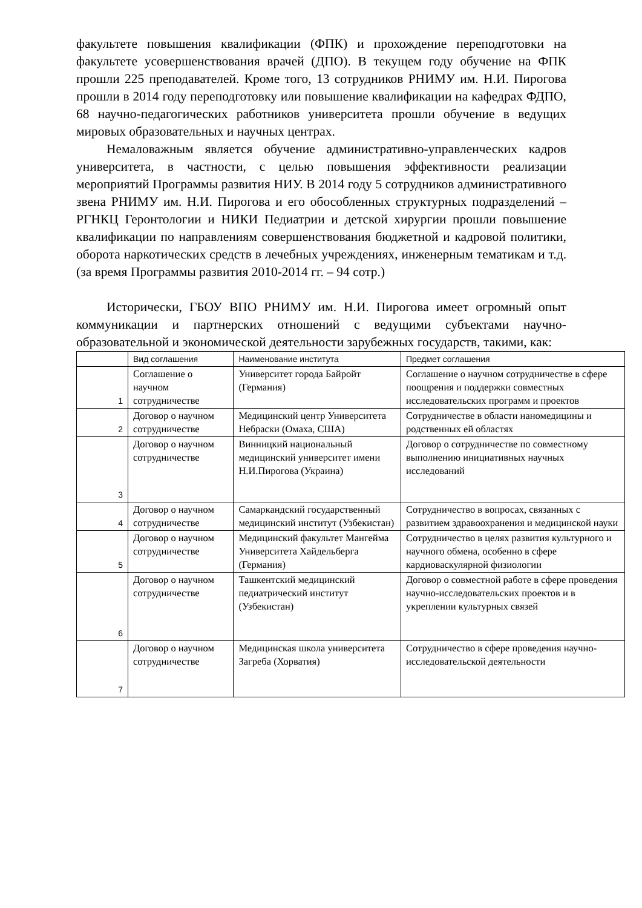факультете повышения квалификации (ФПК) и прохождение переподготовки на факультете усовершенствования врачей (ДПО). В текущем году обучение на ФПК прошли 225 преподавателей. Кроме того, 13 сотрудников РНИМУ им. Н.И. Пирогова прошли в 2014 году переподготовку или повышение квалификации на кафедрах ФДПО, 68 научно-педагогических работников университета прошли обучение в ведущих мировых образовательных и научных центрах.
Немаловажным является обучение административно-управленческих кадров университета, в частности, с целью повышения эффективности реализации мероприятий Программы развития НИУ. В 2014 году 5 сотрудников административного звена РНИМУ им. Н.И. Пирогова и его обособленных структурных подразделений – РГНКЦ Геронтологии и НИКИ Педиатрии и детской хирургии прошли повышение квалификации по направлениям совершенствования бюджетной и кадровой политики, оборота наркотических средств в лечебных учреждениях, инженерным тематикам и т.д. (за время Программы развития 2010-2014 гг. – 94 сотр.)
Исторически, ГБОУ ВПО РНИМУ им. Н.И. Пирогова имеет огромный опыт коммуникации и партнерских отношений с ведущими субъектами научно-образовательной и экономической деятельности зарубежных государств, такими, как:
| | Вид соглашения | Наименование института | Предмет соглашения |
| --- | --- | --- | --- |
| 1 | Соглашение о научном сотрудничестве | Университет города Байройт (Германия) | Соглашение о научном сотрудничестве в сфере поощрения и поддержки совместных исследовательских программ и проектов |
| 2 | Договор о научном сотрудничестве | Медицинский центр Университета Небраски (Омаха, США) | Сотрудничестве в области наномедицины и родственных ей областях |
| 3 | Договор о научном сотрудничестве | Винницкий национальный медицинский университет имени Н.И.Пирогова (Украина) | Договор о сотрудничестве по совместному выполнению инициативных научных исследований |
| 4 | Договор о научном сотрудничестве | Самаркандский государственный медицинский институт (Узбекистан) | Сотрудничество в вопросах, связанных с развитием здравоохранения и медицинской науки |
| 5 | Договор о научном сотрудничестве | Медицинский факультет Мангейма Университета Хайдельберга (Германия) | Сотрудничество в целях развития культурного и научного обмена, особенно в сфере кардиоваскулярной физиологии |
| 6 | Договор о научном сотрудничестве | Ташкентский медицинский педиатрический институт (Узбекистан) | Договор о совместной работе в сфере проведения научно-исследовательских проектов и в укреплении культурных связей |
| 7 | Договор о научном сотрудничестве | Медицинская школа университета Загреба (Хорватия) | Сотрудничество в сфере проведения научно-исследовательской деятельности |